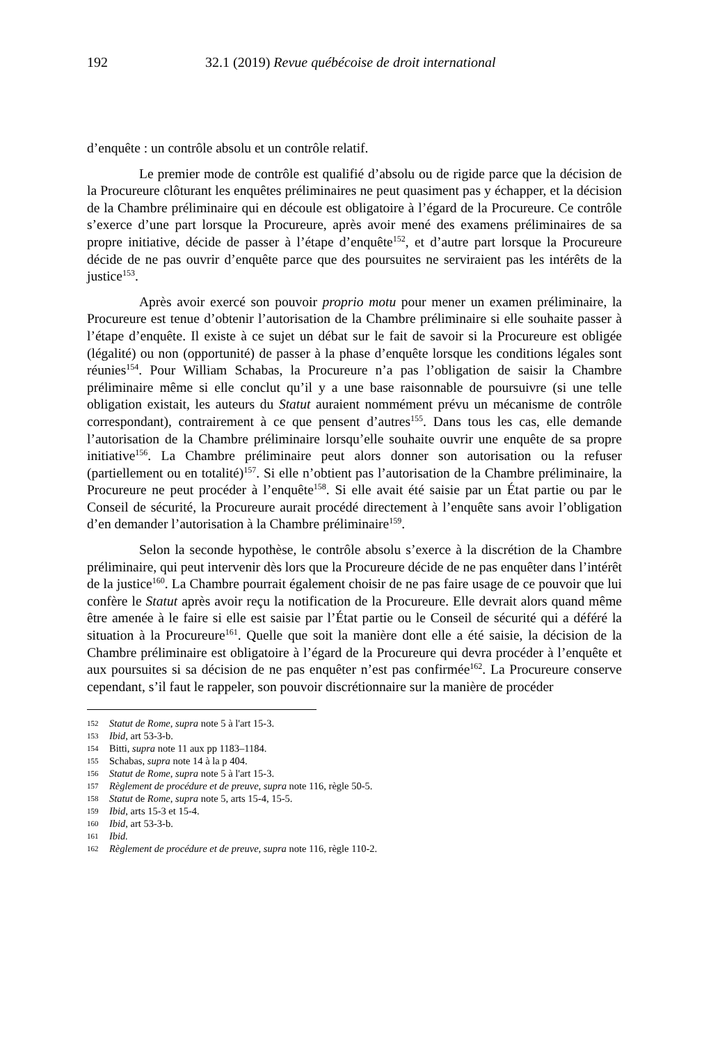192 32.1 (2019) Revue québécoise de droit international
d’enquête : un contrôle absolu et un contrôle relatif.
Le premier mode de contrôle est qualifié d’absolu ou de rigide parce que la décision de la Procureure clôturant les enquêtes préliminaires ne peut quasiment pas y échapper, et la décision de la Chambre préliminaire qui en découle est obligatoire à l’égard de la Procureure. Ce contrôle s’exerce d’une part lorsque la Procureure, après avoir mené des examens préliminaires de sa propre initiative, décide de passer à l’étape d’enquête<sup>152</sup>, et d’autre part lorsque la Procureure décide de ne pas ouvrir d’enquête parce que des poursuites ne serviraient pas les intérêts de la justice<sup>153</sup>.
Après avoir exercé son pouvoir proprio motu pour mener un examen préliminaire, la Procureure est tenue d’obtenir l’autorisation de la Chambre préliminaire si elle souhaite passer à l’étape d’enquête. Il existe à ce sujet un débat sur le fait de savoir si la Procureure est obligée (légalité) ou non (opportunité) de passer à la phase d’enquête lorsque les conditions légales sont réunies<sup>154</sup>. Pour William Schabas, la Procureure n’a pas l’obligation de saisir la Chambre préliminaire même si elle conclut qu’il y a une base raisonnable de poursuivre (si une telle obligation existait, les auteurs du Statut auraient nommément prévu un mécanisme de contrôle correspondant), contrairement à ce que pensent d’autres<sup>155</sup>. Dans tous les cas, elle demande l’autorisation de la Chambre préliminaire lorsqu’elle souhaite ouvrir une enquête de sa propre initiative<sup>156</sup>. La Chambre préliminaire peut alors donner son autorisation ou la refuser (partiellement ou en totalité)<sup>157</sup>. Si elle n’obtient pas l’autorisation de la Chambre préliminaire, la Procureure ne peut procéder à l’enquête<sup>158</sup>. Si elle avait été saisie par un État partie ou par le Conseil de sécurité, la Procureure aurait procédé directement à l’enquête sans avoir l’obligation d’en demander l’autorisation à la Chambre préliminaire<sup>159</sup>.
Selon la seconde hypothèse, le contrôle absolu s’exerce à la discrétion de la Chambre préliminaire, qui peut intervenir dès lors que la Procureure décide de ne pas enquêter dans l’intérêt de la justice<sup>160</sup>. La Chambre pourrait également choisir de ne pas faire usage de ce pouvoir que lui confère le Statut après avoir reçu la notification de la Procureure. Elle devrait alors quand même être amenée à le faire si elle est saisie par l’État partie ou le Conseil de sécurité qui a déféré la situation à la Procureure<sup>161</sup>. Quelle que soit la manière dont elle a été saisie, la décision de la Chambre préliminaire est obligatoire à l’égard de la Procureure qui devra procéder à l’enquête et aux poursuites si sa décision de ne pas enquêter n’est pas confirmée<sup>162</sup>. La Procureure conserve cependant, s’il faut le rappeler, son pouvoir discrétionnaire sur la manière de procéder
152 Statut de Rome, supra note 5 à l'art 15-3.
153 Ibid, art 53-3-b.
154 Bitti, supra note 11 aux pp 1183–1184.
155 Schabas, supra note 14 à la p 404.
156 Statut de Rome, supra note 5 à l'art 15-3.
157 Règlement de procédure et de preuve, supra note 116, règle 50-5.
158 Statut de Rome, supra note 5, arts 15-4, 15-5.
159 Ibid, arts 15-3 et 15-4.
160 Ibid, art 53-3-b.
161 Ibid.
162 Règlement de procédure et de preuve, supra note 116, règle 110-2.